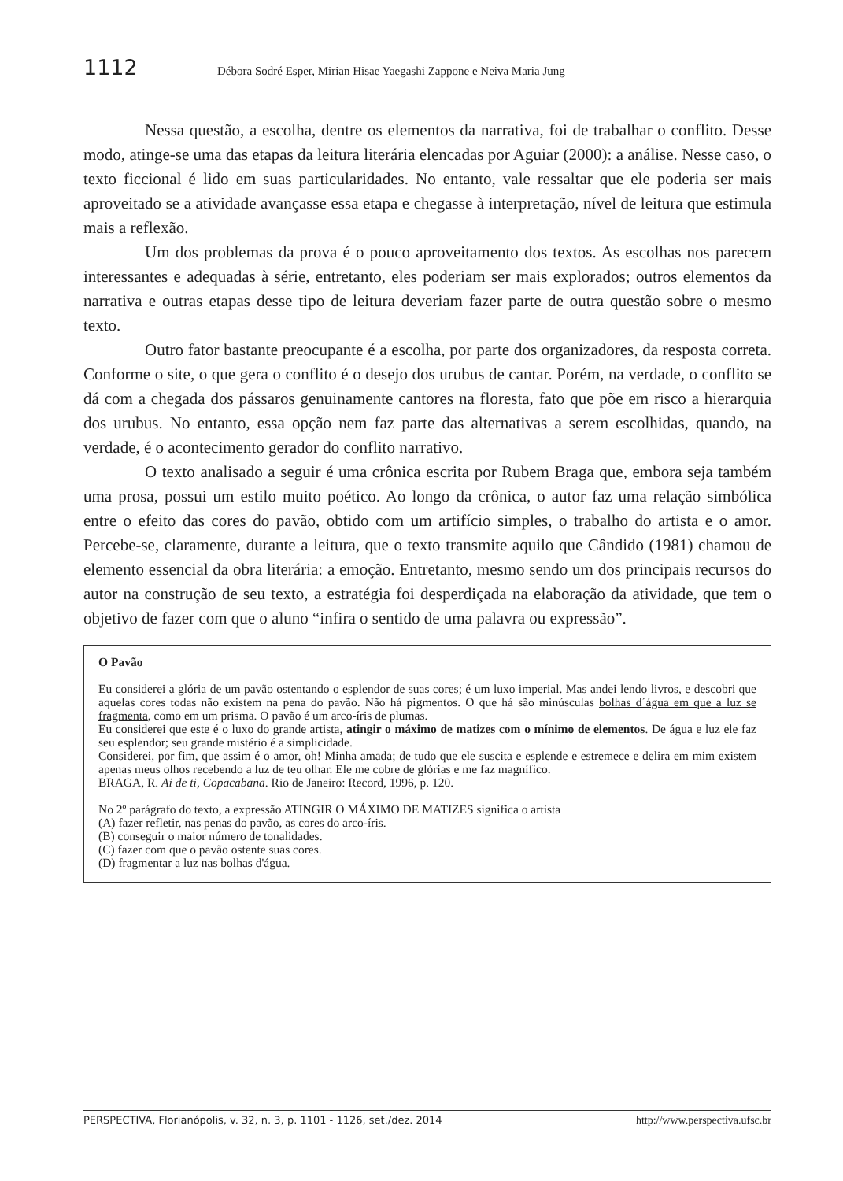1112 Débora Sodré Esper, Mirian Hisae Yaegashi Zappone e Neiva Maria Jung
Nessa questão, a escolha, dentre os elementos da narrativa, foi de trabalhar o conflito. Desse modo, atinge-se uma das etapas da leitura literária elencadas por Aguiar (2000): a análise. Nesse caso, o texto ficcional é lido em suas particularidades. No entanto, vale ressaltar que ele poderia ser mais aproveitado se a atividade avançasse essa etapa e chegasse à interpretação, nível de leitura que estimula mais a reflexão.
Um dos problemas da prova é o pouco aproveitamento dos textos. As escolhas nos parecem interessantes e adequadas à série, entretanto, eles poderiam ser mais explorados; outros elementos da narrativa e outras etapas desse tipo de leitura deveriam fazer parte de outra questão sobre o mesmo texto.
Outro fator bastante preocupante é a escolha, por parte dos organizadores, da resposta correta. Conforme o site, o que gera o conflito é o desejo dos urubus de cantar. Porém, na verdade, o conflito se dá com a chegada dos pássaros genuinamente cantores na floresta, fato que põe em risco a hierarquia dos urubus. No entanto, essa opção nem faz parte das alternativas a serem escolhidas, quando, na verdade, é o acontecimento gerador do conflito narrativo.
O texto analisado a seguir é uma crônica escrita por Rubem Braga que, embora seja também uma prosa, possui um estilo muito poético. Ao longo da crônica, o autor faz uma relação simbólica entre o efeito das cores do pavão, obtido com um artifício simples, o trabalho do artista e o amor. Percebe-se, claramente, durante a leitura, que o texto transmite aquilo que Cândido (1981) chamou de elemento essencial da obra literária: a emoção. Entretanto, mesmo sendo um dos principais recursos do autor na construção de seu texto, a estratégia foi desperdiçada na elaboração da atividade, que tem o objetivo de fazer com que o aluno “infira o sentido de uma palavra ou expressão”.
O Pavão
Eu considerei a glória de um pavão ostentando o esplendor de suas cores; é um luxo imperial. Mas andei lendo livros, e descobri que aquelas cores todas não existem na pena do pavão. Não há pigmentos. O que há são minúsculas bolhas d´água em que a luz se fragmenta, como em um prisma. O pavão é um arco-íris de plumas.
Eu considerei que este é o luxo do grande artista, atingir o máximo de matizes com o mínimo de elementos. De água e luz ele faz seu esplendor; seu grande mistério é a simplicidade.
Considerei, por fim, que assim é o amor, oh! Minha amada; de tudo que ele suscita e esplende e estremece e delira em mim existem apenas meus olhos recebendo a luz de teu olhar. Ele me cobre de glórias e me faz magnífico.
BRAGA, R. Ai de ti, Copacabana. Rio de Janeiro: Record, 1996, p. 120.
No 2º parágrafo do texto, a expressão ATINGIR O MÁXIMO DE MATIZES significa o artista
(A) fazer refletir, nas penas do pavão, as cores do arco-íris.
(B) conseguir o maior número de tonalidades.
(C) fazer com que o pavão ostente suas cores.
(D) fragmentar a luz nas bolhas d'água.
PERSPECTIVA, Florianópolis, v. 32, n. 3, p. 1101 - 1126, set./dez. 2014 http://www.perspectiva.ufsc.br